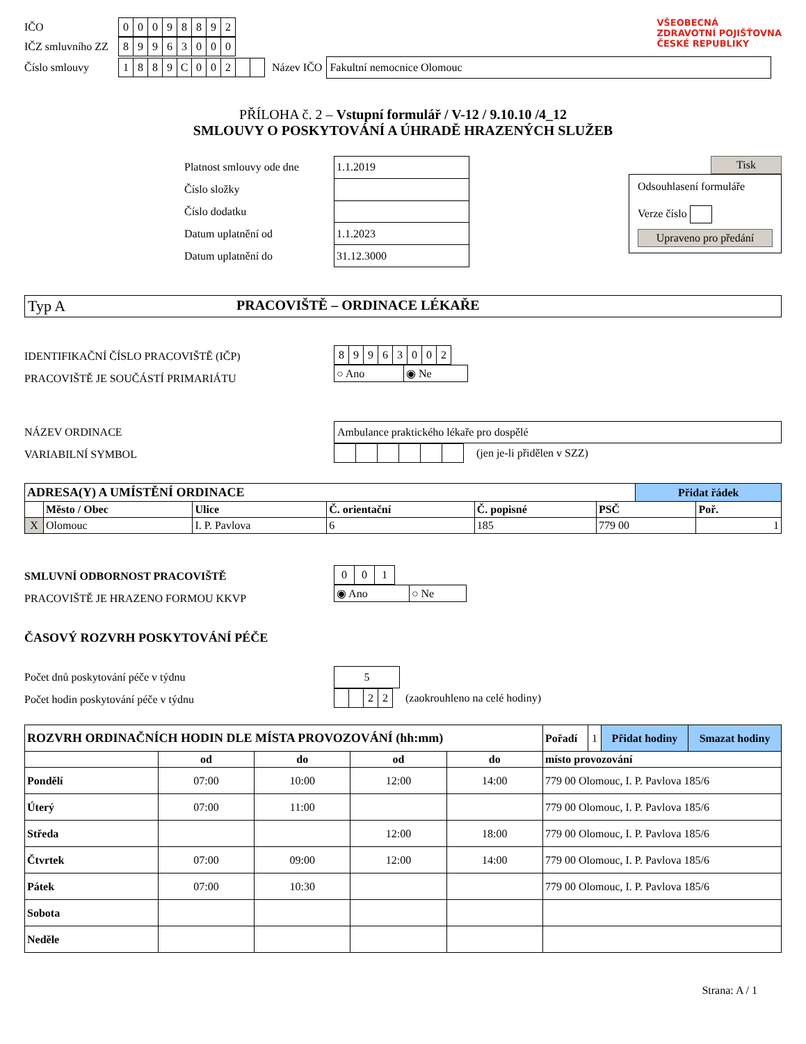IČO
| 0 | 0 | 0 | 9 | 8 | 8 | 9 | 2 |
IČZ smluvního ZZ
| 8 | 9 | 9 | 6 | 3 | 0 | 0 | 0 |
Číslo smlouvy
| 1 | 8 | 8 | 9 | C | 0 | 0 | 2 | | |
Název IČO
Fakultní nemocnice Olomouc
VŠEOBECNÁ
ZDRAVOTNÍ POJIŠŤOVNA
ČESKÉ REPUBLIKY
PŘÍLOHA č. 2 – Vstupní formulář / V-12 / 9.10.10 /4_12
SMLOUVY O POSKYTOVÁNÍ A ÚHRADĚ HRAZENÝCH SLUŽEB
Platnost smlouvy ode dne
Číslo složky
Číslo dodatku
Datum uplatnění od
Datum uplatnění do
| 1.1.2019 |
| 1.1.2023 |
| 31.12.3000 |
Tisk
Odsouhlasení formuláře
Verze číslo
Upraveno pro předání
Typ A PRACOVIŠTĚ – ORDINACE LÉKAŘE
IDENTIFIKAČNÍ ČÍSLO PRACOVIŠTĚ (IČP)
PRACOVIŠTĚ JE SOUČÁSTÍ PRIMARIÁTU
| 8 | 9 | 9 | 6 | 3 | 0 | 0 | 2 |
| ○ Ano | ◉ Ne |
NÁZEV ORDINACE
VARIABILNÍ SYMBOL
Ambulance praktického lékaře pro dospělé
(jen je-li přidělen v SZZ)
| ADRESA(Y) A UMÍSTĚNÍ ORDINACE | | | | | | Přidat řádek | |
| | Město / Obec | Ulice | Č. orientační | Č. popisné | PSČ | | Poř. |
| X | Olomouc | I. P. Pavlova | 6 | 185 | 779 00 | | 1 |
SMLUVNÍ ODBORNOST PRACOVIŠTĚ
PRACOVIŠTĚ JE HRAZENO FORMOU KKVP
| 0 | 0 | 1 |
| ◉ Ano | ○ Ne |
ČASOVÝ ROZVRH POSKYTOVÁNÍ PÉČE
Počet dnů poskytování péče v týdnu
Počet hodin poskytování péče v týdnu
5
| | | 2 | 2 |
(zaokrouhleno na celé hodiny)
| ROZVRH ORDINAČNÍCH HODIN DLE MÍSTA PROVOZOVÁNÍ (hh:mm) | | | | | / Pořadí / 1 / Přidat hodiny / Smazat hodiny / |
| | od | do | od | do | místo provozování |
| Pondělí | 07:00 | 10:00 | 12:00 | 14:00 | 779 00 Olomouc, I. P. Pavlova 185/6 |
| Úterý | 07:00 | 11:00 | | | 779 00 Olomouc, I. P. Pavlova 185/6 |
| Středa | | | 12:00 | 18:00 | 779 00 Olomouc, I. P. Pavlova 185/6 |
| Čtvrtek | 07:00 | 09:00 | 12:00 | 14:00 | 779 00 Olomouc, I. P. Pavlova 185/6 |
| Pátek | 07:00 | 10:30 | | | 779 00 Olomouc, I. P. Pavlova 185/6 |
| Sobota | | | | | |
| Neděle | | | | | |
Strana: A / 1